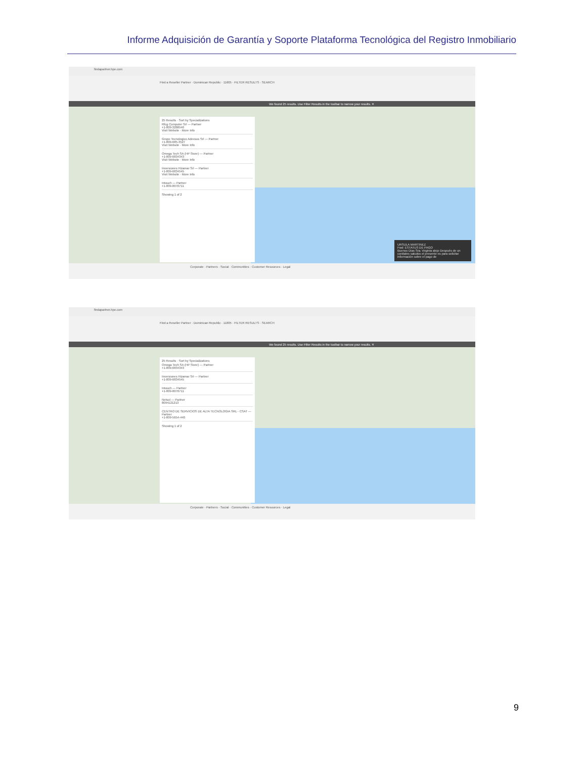Informe Adquisición de Garantía y Soporte Plataforma Tecnológica del Registro Inmobiliario
findapartner.hpe.com
Find a Reseller Partner · Dominican Republic · 11605 · FILTER RESULTS · SEARCH
We found 25 results. Use Filter Results in the toolbar to narrow your results. ✕
25 Results · Sort by Specializations
Rfcg Computer Srl — Partner
+1-809-3288540
Visit Website · More Info
Grupo Tecnologico Adexsus Srl — Partner
+1-809-685-3527
Visit Website · More Info
Omega Tech SA (HP Store) — Partner
+1-809-6834343
Visit Website · More Info
Inversiones Hizamar Srl — Partner
+1-809-6834545
Visit Website · More Info
Intouch — Partner
+1-809-8070711
Showing 1 of 2
URSULA MARTINEZ
Fwd: ESTATUS DE PAGO
Buenos Dias Sra. Virginia alejo Después de un cordiales saludos el presente es para solicitar información sobre el pago de
Corporate · Partners · Social · Communities · Customer Resources · Legal
findapartner.hpe.com
Find a Reseller Partner · Dominican Republic · 11605 · FILTER RESULTS · SEARCH
We found 25 results. Use Filter Results in the toolbar to narrow your results. ✕
25 Results · Sort by Specializations
Omega Tech SA (HP Store) — Partner
+1-809-6834343
Inversiones Hizamar Srl — Partner
+1-809-6834545
Intouch — Partner
+1-809-8070711
Netsol — Partner
8094121213
CENTRO DE SERVICIOS DE ALTA TECNOLOGIA SRL - CSAT — Partner
+1-809-5654-440
Showing 1 of 2
Corporate · Partners · Social · Communities · Customer Resources · Legal
9